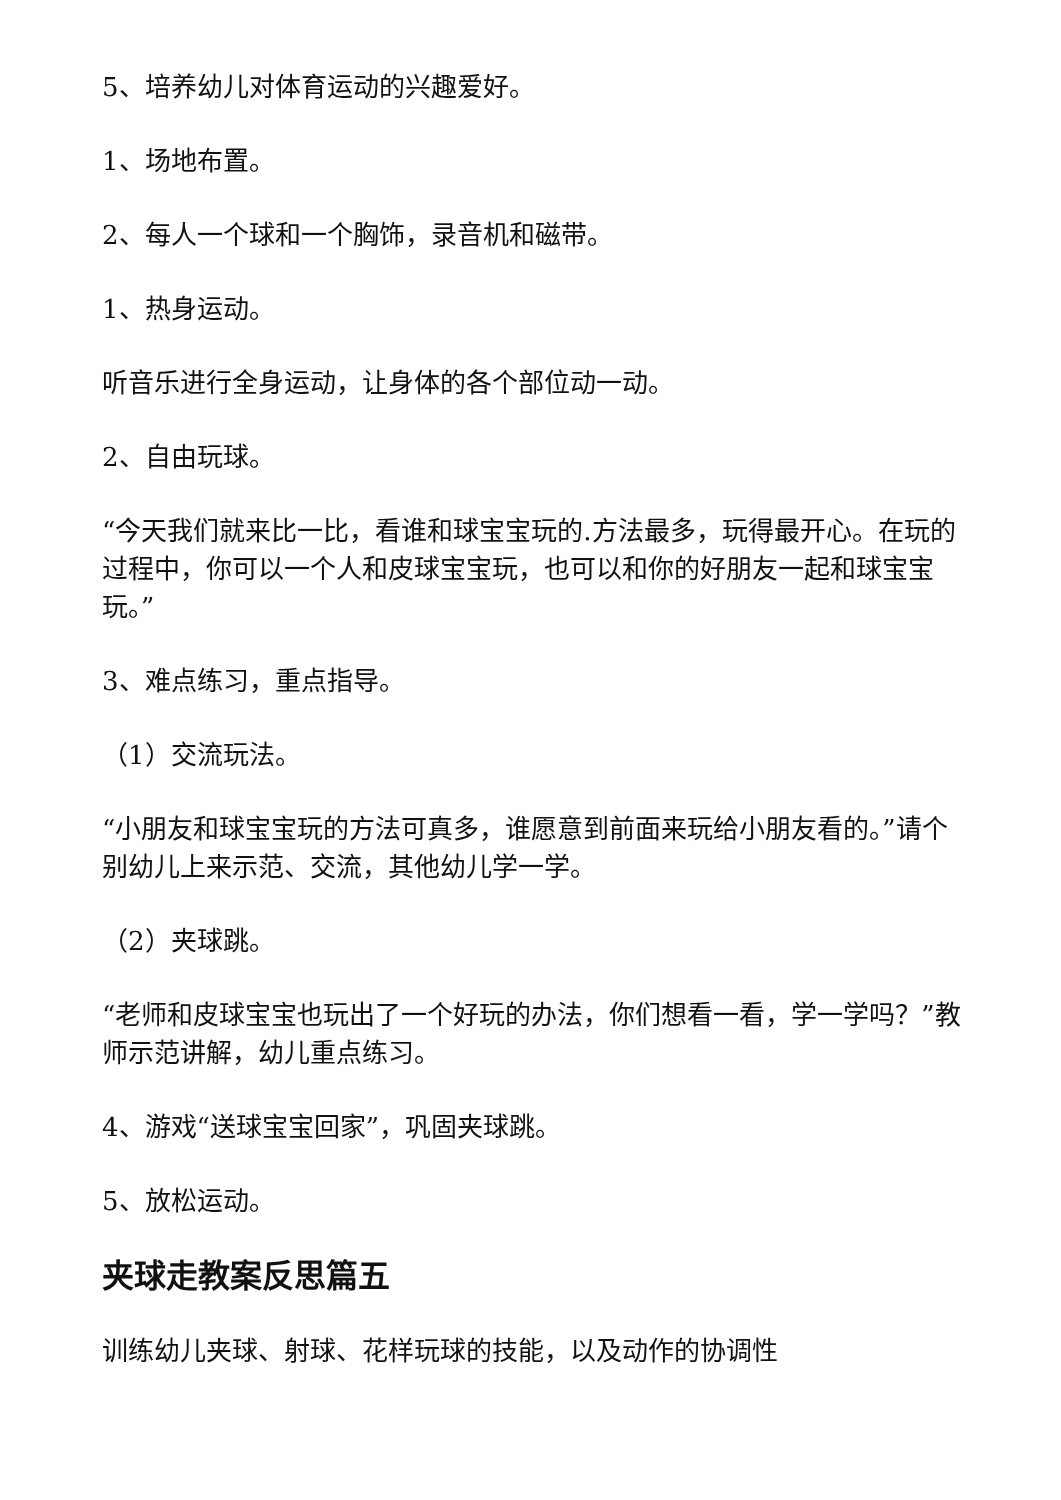5、培养幼儿对体育运动的兴趣爱好。
1、场地布置。
2、每人一个球和一个胸饰，录音机和磁带。
1、热身运动。
听音乐进行全身运动，让身体的各个部位动一动。
2、自由玩球。
“今天我们就来比一比，看谁和球宝宝玩的.方法最多，玩得最开心。在玩的过程中，你可以一个人和皮球宝宝玩，也可以和你的好朋友一起和球宝宝玩。”
3、难点练习，重点指导。
（1）交流玩法。
“小朋友和球宝宝玩的方法可真多，谁愿意到前面来玩给小朋友看的。”请个别幼儿上来示范、交流，其他幼儿学一学。
（2）夹球跳。
“老师和皮球宝宝也玩出了一个好玩的办法，你们想看一看，学一学吗？”教师示范讲解，幼儿重点练习。
4、游戏“送球宝宝回家”，巩固夹球跳。
5、放松运动。
夹球走教案反思篇五
训练幼儿夹球、射球、花样玩球的技能，以及动作的协调性